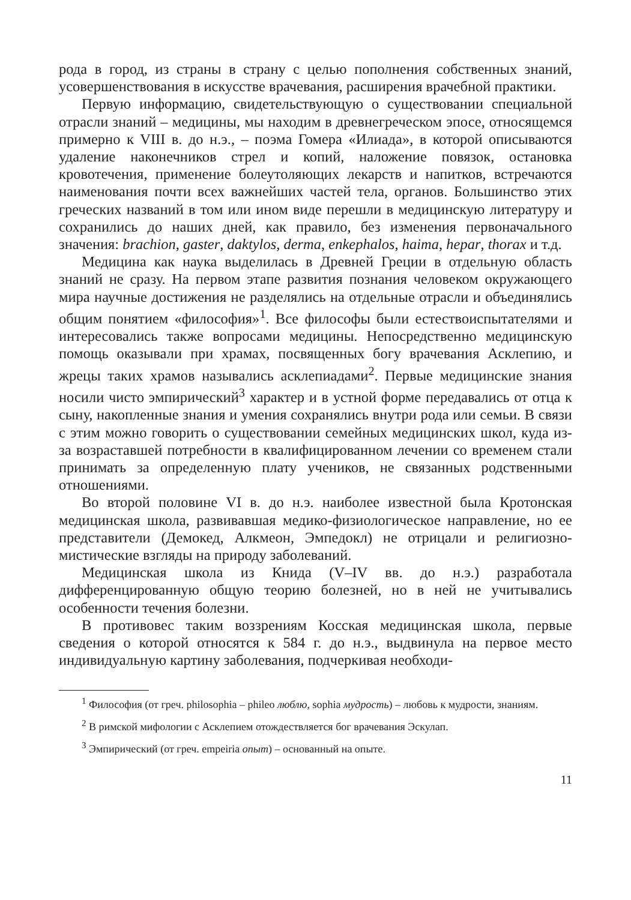рода в город, из страны в страну с целью пополнения собственных знаний, усовершенствования в искусстве врачевания, расширения врачебной практики.
Первую информацию, свидетельствующую о существовании специальной отрасли знаний – медицины, мы находим в древнегреческом эпосе, относящемся примерно к VIII в. до н.э., – поэма Гомера «Илиада», в которой описываются удаление наконечников стрел и копий, наложение повязок, остановка кровотечения, применение болеутоляющих лекарств и напитков, встречаются наименования почти всех важнейших частей тела, органов. Большинство этих греческих названий в том или ином виде перешли в медицинскую литературу и сохранились до наших дней, как правило, без изменения первоначального значения: brachion, gaster, daktylos, derma, enkephalos, haima, hepar, thorax и т.д.
Медицина как наука выделилась в Древней Греции в отдельную область знаний не сразу. На первом этапе развития познания человеком окружающего мира научные достижения не разделялись на отдельные отрасли и объединялись общим понятием «философия»<sup>1</sup>. Все философы были естествоиспытателями и интересовались также вопросами медицины. Непосредственно медицинскую помощь оказывали при храмах, посвященных богу врачевания Асклепию, и жрецы таких храмов назывались асклепиадами<sup>2</sup>. Первые медицинские знания носили чисто эмпирический<sup>3</sup> характер и в устной форме передавались от отца к сыну, накопленные знания и умения сохранялись внутри рода или семьи. В связи с этим можно говорить о существовании семейных медицинских школ, куда из-за возраставшей потребности в квалифицированном лечении со временем стали принимать за определенную плату учеников, не связанных родственными отношениями.
Во второй половине VI в. до н.э. наиболее известной была Кротонская медицинская школа, развивавшая медико-физиологическое направление, но ее представители (Демокед, Алкмеон, Эмпедокл) не отрицали и религиозно-мистические взгляды на природу заболеваний.
Медицинская школа из Книда (V–IV вв. до н.э.) разработала дифференцированную общую теорию болезней, но в ней не учитывались особенности течения болезни.
В противовес таким воззрениям Косская медицинская школа, первые сведения о которой относятся к 584 г. до н.э., выдвинула на первое место индивидуальную картину заболевания, подчеркивая необходи-
<sup>1</sup> Философия (от греч. philosophia – phileo люблю, sophia мудрость) – любовь к мудрости, знаниям.
<sup>2</sup> В римской мифологии с Асклепием отождествляется бог врачевания Эскулап.
<sup>3</sup> Эмпирический (от греч. empeiria опыт) – основанный на опыте.
11